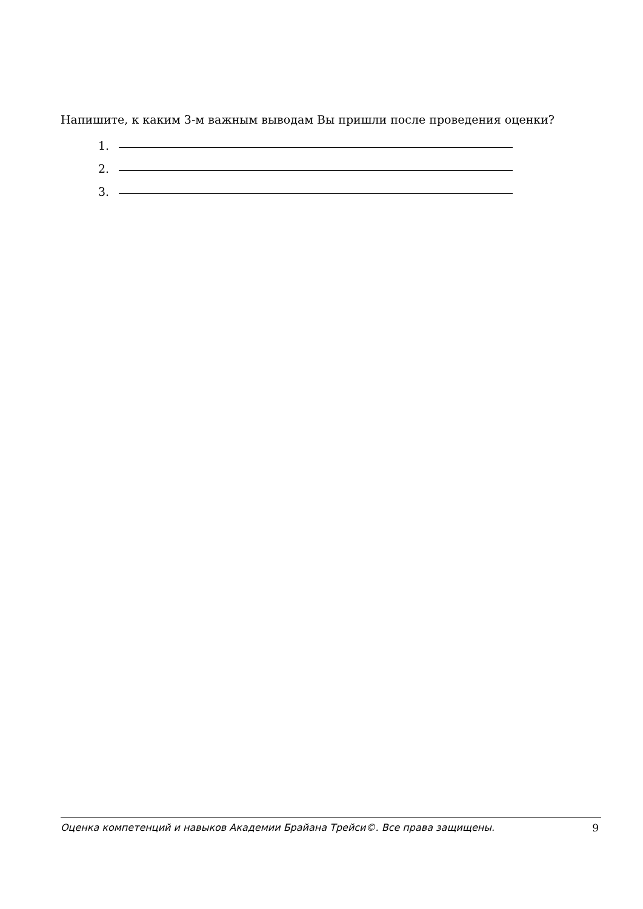Напишите, к каким 3-м важным выводам Вы пришли после проведения оценки?
1.
2.
3.
Оценка компетенций и навыков Академии Брайана Трейси©. Все права защищены. 9